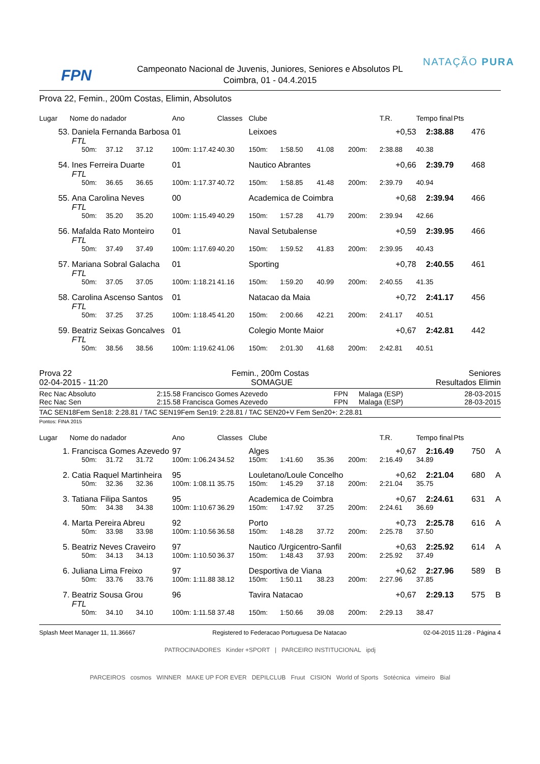FPN
Campeonato Nacional de Juvenis, Juniores, Seniores e Absolutos PL
Coimbra, 01 - 04.4.2015
NATAÇÃO PURA
Prova 22, Femin., 200m Costas, Elimin, Absolutos
| Lugar | Nome do nadador | | | | Ano | Classes | Clube | | | | T.R. | Tempo final | Pts | |
| --- | --- | --- | --- | --- | --- | --- | --- | --- | --- | --- | --- | --- | --- | --- |
| 53. | Daniela Fernanda Barbosa | | | | 01 | | Leixoes | | | | +0,53 | 2:38.88 | 476 | |
| | FTL | | | | | | | | | | | | | |
| | | 50m: | 37.12 | 37.12 | 100m: 1:17.42 | 40.30 | 150m: | 1:58.50 | 41.08 | 200m: | 2:38.88 | 40.38 | | |
| 54. | Ines Ferreira Duarte | | | | 01 | | Nautico Abrantes | | | | +0,66 | 2:39.79 | 468 | |
| | FTL | | | | | | | | | | | | | |
| | | 50m: | 36.65 | 36.65 | 100m: 1:17.37 | 40.72 | 150m: | 1:58.85 | 41.48 | 200m: | 2:39.79 | 40.94 | | |
| 55. | Ana Carolina Neves | | | | 00 | | Academica de Coimbra | | | | +0,68 | 2:39.94 | 466 | |
| | FTL | | | | | | | | | | | | | |
| | | 50m: | 35.20 | 35.20 | 100m: 1:15.49 | 40.29 | 150m: | 1:57.28 | 41.79 | 200m: | 2:39.94 | 42.66 | | |
| 56. | Mafalda Rato Monteiro | | | | 01 | | Naval Setubalense | | | | +0,59 | 2:39.95 | 466 | |
| | FTL | | | | | | | | | | | | | |
| | | 50m: | 37.49 | 37.49 | 100m: 1:17.69 | 40.20 | 150m: | 1:59.52 | 41.83 | 200m: | 2:39.95 | 40.43 | | |
| 57. | Mariana Sobral Galacha | | | | 01 | | Sporting | | | | +0,78 | 2:40.55 | 461 | |
| | FTL | | | | | | | | | | | | | |
| | | 50m: | 37.05 | 37.05 | 100m: 1:18.21 | 41.16 | 150m: | 1:59.20 | 40.99 | 200m: | 2:40.55 | 41.35 | | |
| 58. | Carolina Ascenso Santos | | | | 01 | | Natacao da Maia | | | | +0,72 | 2:41.17 | 456 | |
| | FTL | | | | | | | | | | | | | |
| | | 50m: | 37.25 | 37.25 | 100m: 1:18.45 | 41.20 | 150m: | 2:00.66 | 42.21 | 200m: | 2:41.17 | 40.51 | | |
| 59. | Beatriz Seixas Goncalves | | | | 01 | | Colegio Monte Maior | | | | +0,67 | 2:42.81 | 442 | |
| | FTL | | | | | | | | | | | | | |
| | | 50m: | 38.56 | 38.56 | 100m: 1:19.62 | 41.06 | 150m: | 2:01.30 | 41.68 | 200m: | 2:42.81 | 40.51 | | |
Prova 22 Femin., 200m Costas Seniores
02-04-2015 - 11:20 SOMAGUE Resultados Elimin
| Rec Nac Absoluto | 2:15.58 | Francisco Gomes Azevedo | FPN | Malaga (ESP) | 28-03-2015 |
| Rec Nac Sen | 2:15.58 | Francisca Gomes Azevedo | FPN | Malaga (ESP) | 28-03-2015 |
TAC SEN18Fem Sen18: 2:28.81 / TAC SEN19Fem Sen19: 2:28.81 / TAC SEN20+V Fem Sen20+: 2:28.81
Pontos: FINA 2015
| Lugar | Nome do nadador | | | | Ano | Classes | Clube | | | | T.R. | Tempo final | Pts | |
| --- | --- | --- | --- | --- | --- | --- | --- | --- | --- | --- | --- | --- | --- | --- |
| 1. | Francisca Gomes Azevedo | | | | 97 | | Alges | | | | +0,67 | 2:16.49 | 750 | A |
| | | 50m: | 31.72 | 31.72 | 100m: 1:06.24 | 34.52 | 150m: | 1:41.60 | 35.36 | 200m: | 2:16.49 | 34.89 | | |
| 2. | Catia Raquel Martinheira | | | | 95 | | Louletano/Loule Concelho | | | | +0,62 | 2:21.04 | 680 | A |
| | | 50m: | 32.36 | 32.36 | 100m: 1:08.11 | 35.75 | 150m: | 1:45.29 | 37.18 | 200m: | 2:21.04 | 35.75 | | |
| 3. | Tatiana Filipa Santos | | | | 95 | | Academica de Coimbra | | | | +0,67 | 2:24.61 | 631 | A |
| | | 50m: | 34.38 | 34.38 | 100m: 1:10.67 | 36.29 | 150m: | 1:47.92 | 37.25 | 200m: | 2:24.61 | 36.69 | | |
| 4. | Marta Pereira Abreu | | | | 92 | | Porto | | | | +0,73 | 2:25.78 | 616 | A |
| | | 50m: | 33.98 | 33.98 | 100m: 1:10.56 | 36.58 | 150m: | 1:48.28 | 37.72 | 200m: | 2:25.78 | 37.50 | | |
| 5. | Beatriz Neves Craveiro | | | | 97 | | Nautico /Urgicentro-Sanfil | | | | +0,63 | 2:25.92 | 614 | A |
| | | 50m: | 34.13 | 34.13 | 100m: 1:10.50 | 36.37 | 150m: | 1:48.43 | 37.93 | 200m: | 2:25.92 | 37.49 | | |
| 6. | Juliana Lima Freixo | | | | 97 | | Desportiva de Viana | | | | +0,62 | 2:27.96 | 589 | B |
| | | 50m: | 33.76 | 33.76 | 100m: 1:11.88 | 38.12 | 150m: | 1:50.11 | 38.23 | 200m: | 2:27.96 | 37.85 | | |
| 7. | Beatriz Sousa Grou | | | | 96 | | Tavira Natacao | | | | +0,67 | 2:29.13 | 575 | B |
| | FTL | | | | | | | | | | | | | |
| | | 50m: | 34.10 | 34.10 | 100m: 1:11.58 | 37.48 | 150m: | 1:50.66 | 39.08 | 200m: | 2:29.13 | 38.47 | | |
Splash Meet Manager 11, 11.36667 Registered to Federacao Portuguesa De Natacao 02-04-2015 11:28 - Página 4
PATROCINADORES Kinder +SPORT | PARCEIRO INSTITUCIONAL ipdj
PARCEIROS cosmos WINNER MAKE UP FOR EVER DEPILCLUB Fruut CISION World of Sports Sotécnica vimeiro Bial